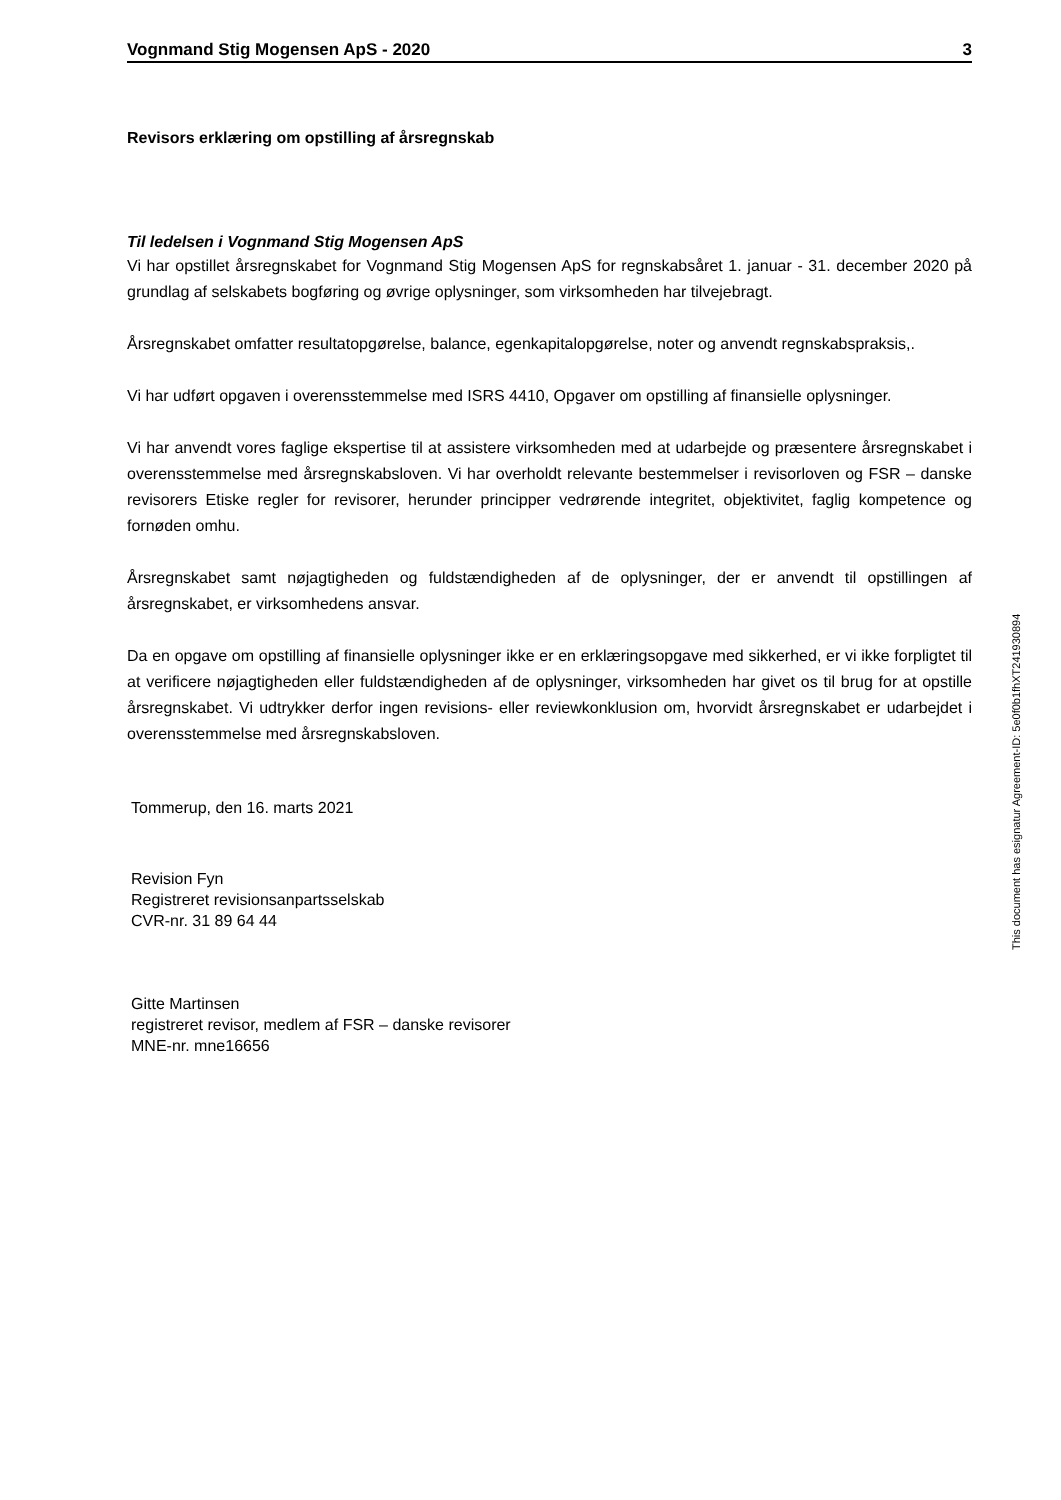Vognmand Stig Mogensen ApS - 2020 3
Revisors erklæring om opstilling af årsregnskab
Til ledelsen i Vognmand Stig Mogensen ApS
Vi har opstillet årsregnskabet for Vognmand Stig Mogensen ApS for regnskabsåret 1. januar - 31. december 2020 på grundlag af selskabets bogføring og øvrige oplysninger, som virksomheden har tilvejebragt.
Årsregnskabet omfatter resultatopgørelse, balance, egenkapitalopgørelse, noter og anvendt regnskabspraksis,.
Vi har udført opgaven i overensstemmelse med ISRS 4410, Opgaver om opstilling af finansielle oplysninger.
Vi har anvendt vores faglige ekspertise til at assistere virksomheden med at udarbejde og præsentere årsregnskabet i overensstemmelse med årsregnskabsloven. Vi har overholdt relevante bestemmelser i revisorloven og FSR – danske revisorers Etiske regler for revisorer, herunder principper vedrørende integritet, objektivitet, faglig kompetence og fornøden omhu.
Årsregnskabet samt nøjagtigheden og fuldstændigheden af de oplysninger, der er anvendt til opstillingen af årsregnskabet, er virksomhedens ansvar.
Da en opgave om opstilling af finansielle oplysninger ikke er en erklæringsopgave med sikkerhed, er vi ikke forpligtet til at verificere nøjagtigheden eller fuldstændigheden af de oplysninger, virksomheden har givet os til brug for at opstille årsregnskabet. Vi udtrykker derfor ingen revisions- eller reviewkonklusion om, hvorvidt årsregnskabet er udarbejdet i overensstemmelse med årsregnskabsloven.
Tommerup, den 16. marts 2021
Revision Fyn
Registreret revisionsanpartsselskab
CVR-nr. 31 89 64 44
Gitte Martinsen
registreret revisor, medlem af FSR – danske revisorer
MNE-nr. mne16656
This document has esignatur Agreement-ID: 5e0f0b1fhXT241930894